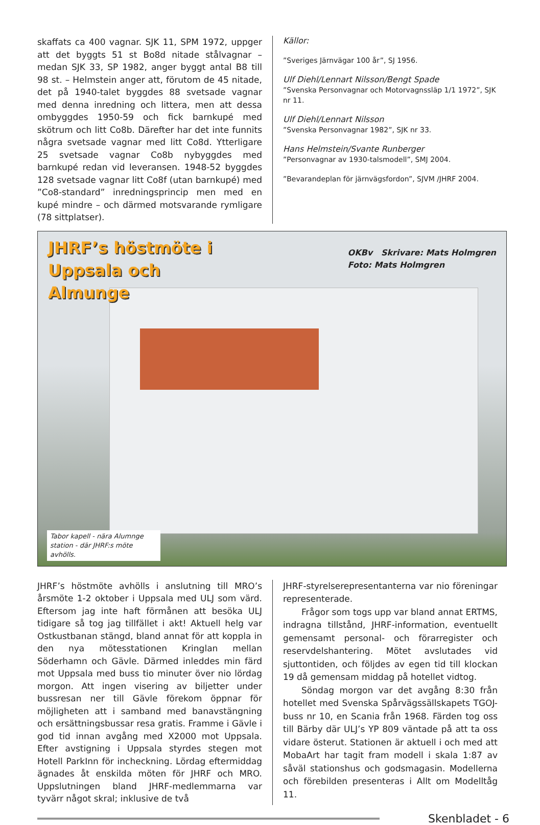skaffats ca 400 vagnar. SJK 11, SPM 1972, uppger att det byggts 51 st Bo8d nitade stålvagnar – medan SJK 33, SP 1982, anger byggt antal B8 till 98 st. – Helmstein anger att, förutom de 45 nitade, det på 1940-talet byggdes 88 svetsade vagnar med denna inredning och littera, men att dessa ombyggdes 1950-59 och fick barnkupé med skötrum och litt Co8b. Därefter har det inte funnits några svetsade vagnar med litt Co8d. Ytterligare 25 svetsade vagnar Co8b nybyggdes med barnkupé redan vid leveransen. 1948-52 byggdes 128 svetsade vagnar litt Co8f (utan barnkupé) med ”Co8-standard” inredningsprincip men med en kupé mindre – och därmed motsvarande rymligare (78 sittplatser).
Källor:
”Sveriges Järnvägar 100 år”, SJ 1956.
Ulf Diehl/Lennart Nilsson/Bengt Spade
”Svenska Personvagnar och Motorvagnssläp 1/1 1972”, SJK nr 11.
Ulf Diehl/Lennart Nilsson
”Svenska Personvagnar 1982”, SJK nr 33.
Hans Helmstein/Svante Runberger
”Personvagnar av 1930-talsmodell”, SMJ 2004.
”Bevarandeplan för järnvägsfordon”, SJVM /JHRF 2004.
JHRF’s höstmöte i
Uppsala och
Almunge
OKBv Skrivare: Mats Holmgren
Foto: Mats Holmgren
Tabor kapell - nära Alumnge station - där JHRF:s möte avhölls.
JHRF’s höstmöte avhölls i anslutning till MRO’s årsmöte 1-2 oktober i Uppsala med ULJ som värd. Eftersom jag inte haft förmånen att besöka ULJ tidigare så tog jag tillfället i akt! Aktuell helg var Ostkustbanan stängd, bland annat för att koppla in den nya mötesstationen Kringlan mellan Söderhamn och Gävle. Därmed inleddes min färd mot Uppsala med buss tio minuter över nio lördag morgon. Att ingen visering av biljetter under bussresan ner till Gävle förekom öppnar för möjligheten att i samband med banavstängning och ersättningsbussar resa gratis. Framme i Gävle i god tid innan avgång med X2000 mot Uppsala. Efter avstigning i Uppsala styrdes stegen mot Hotell ParkInn för incheckning. Lördag eftermiddag ägnades åt enskilda möten för JHRF och MRO. Uppslutningen bland JHRF-medlemmarna var tyvärr något skral; inklusive de två
JHRF-styrelserepresentanterna var nio föreningar representerade.
Frågor som togs upp var bland annat ERTMS, indragna tillstånd, JHRF-information, eventuellt gemensamt personal- och förarregister och reservdelshantering. Mötet avslutades vid sjuttontiden, och följdes av egen tid till klockan 19 då gemensam middag på hotellet vidtog.
Söndag morgon var det avgång 8:30 från hotellet med Svenska Spårvägssällskapets TGOJ-buss nr 10, en Scania från 1968. Färden tog oss till Bärby där ULJ’s YP 809 väntade på att ta oss vidare österut. Stationen är aktuell i och med att MobaArt har tagit fram modell i skala 1:87 av såväl stationshus och godsmagasin. Modellerna och förebilden presenteras i Allt om Modelltåg 11.
Skenbladet - 6